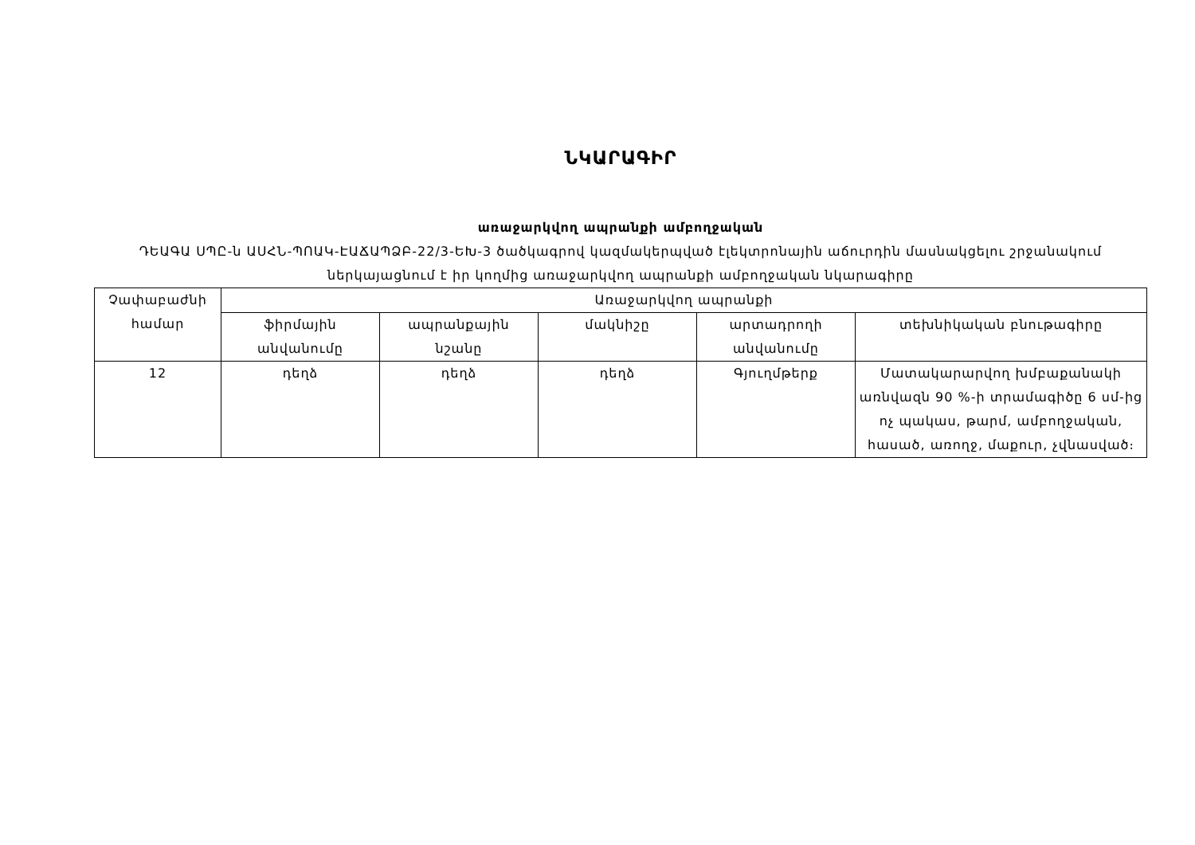ՆԿԱՐԱԳԻՐ
առաջարկվող ապրանքի ամբողջական
ԴԵԱԳԱ ՍՊԸ-ն ԱՍՀՆ-ՊՈԱԿ-ԷԱՃԱՊՁԲ-22/3-ԵԽ-3 ծածկագրով կազմակերպված էլեկտրոնային աճուրդին մասնակցելու շրջանակում
ներկայացնում է իր կողմից առաջարկվող ապրանքի ամբողջական նկարագիրը
| Չափաբաժնի համար | Առաջարկվող ապրանքի | | | | |
| --- | --- | --- | --- | --- | --- |
| | ֆիրմային անվանումը | ապրանքային նշանը | մակնիշը | արտադրողի անվանումը | տեխնիկական բնութագիրը |
| 12 | դեղձ | դեղձ | դեղձ | Գյուղմթերք | Մատակարարվող խմբաքանակի առնվազն 90 %-ի տրամագիծը 6 սմ-ից ոչ պակաս, թարմ, ամբողջական, հասած, առողջ, մաքուր, չվնասված։ |